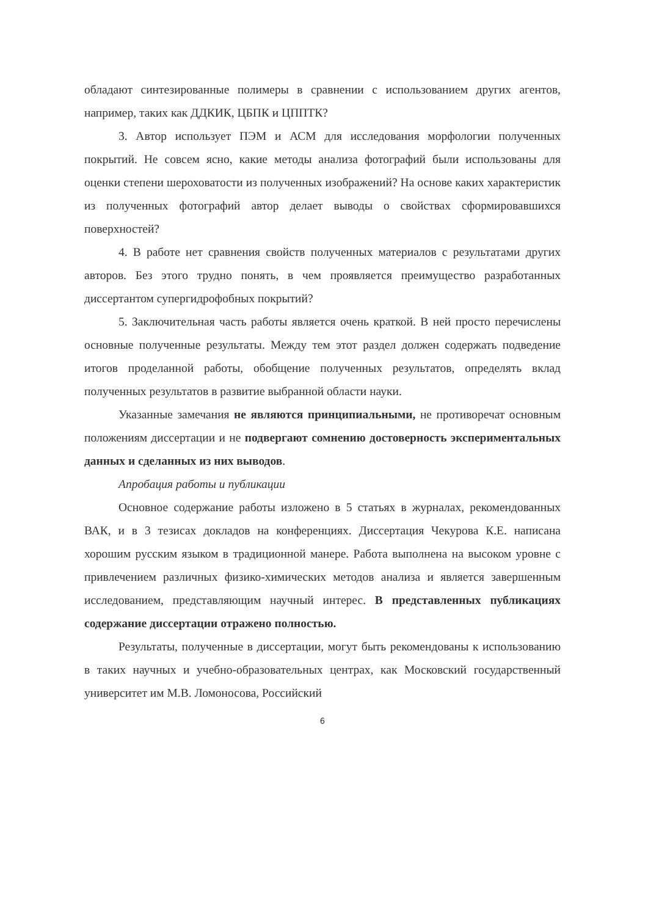обладают синтезированные полимеры в сравнении с использованием других агентов, например, таких как ДДКИК, ЦБПК и ЦППТК?
3. Автор использует ПЭМ и АСМ для исследования морфологии полученных покрытий. Не совсем ясно, какие методы анализа фотографий были использованы для оценки степени шероховатости из полученных изображений? На основе каких характеристик из полученных фотографий автор делает выводы о свойствах сформировавшихся поверхностей?
4. В работе нет сравнения свойств полученных материалов с результатами других авторов. Без этого трудно понять, в чем проявляется преимущество разработанных диссертантом супергидрофобных покрытий?
5. Заключительная часть работы является очень краткой. В ней просто перечислены основные полученные результаты. Между тем этот раздел должен содержать подведение итогов проделанной работы, обобщение полученных результатов, определять вклад полученных результатов в развитие выбранной области науки.
Указанные замечания не являются принципиальными, не противоречат основным положениям диссертации и не подвергают сомнению достоверность экспериментальных данных и сделанных из них выводов.
Апробация работы и публикации
Основное содержание работы изложено в 5 статьях в журналах, рекомендованных ВАК, и в 3 тезисах докладов на конференциях. Диссертация Чекурова К.Е. написана хорошим русским языком в традиционной манере. Работа выполнена на высоком уровне с привлечением различных физико-химических методов анализа и является завершенным исследованием, представляющим научный интерес. В представленных публикациях содержание диссертации отражено полностью.
Результаты, полученные в диссертации, могут быть рекомендованы к использованию в таких научных и учебно-образовательных центрах, как Московский государственный университет им М.В. Ломоносова, Российский
6